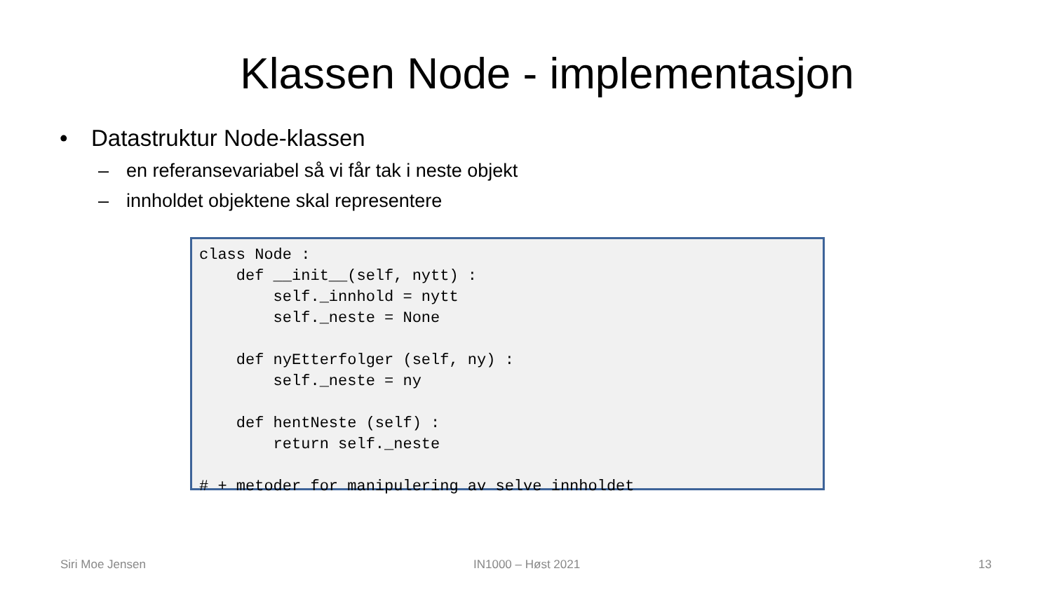Klassen Node - implementasjon
• Datastruktur Node-klassen
– en referansevariabel så vi får tak i neste objekt
– innholdet objektene skal representere
class Node :
    def __init__(self, nytt) :
        self._innhold = nytt
        self._neste = None

    def nyEtterfolger (self, ny) :
        self._neste = ny

    def hentNeste (self) :
        return self._neste

# + metoder for manipulering av selve innholdet
Siri Moe Jensen IN1000 – Høst 2021 13